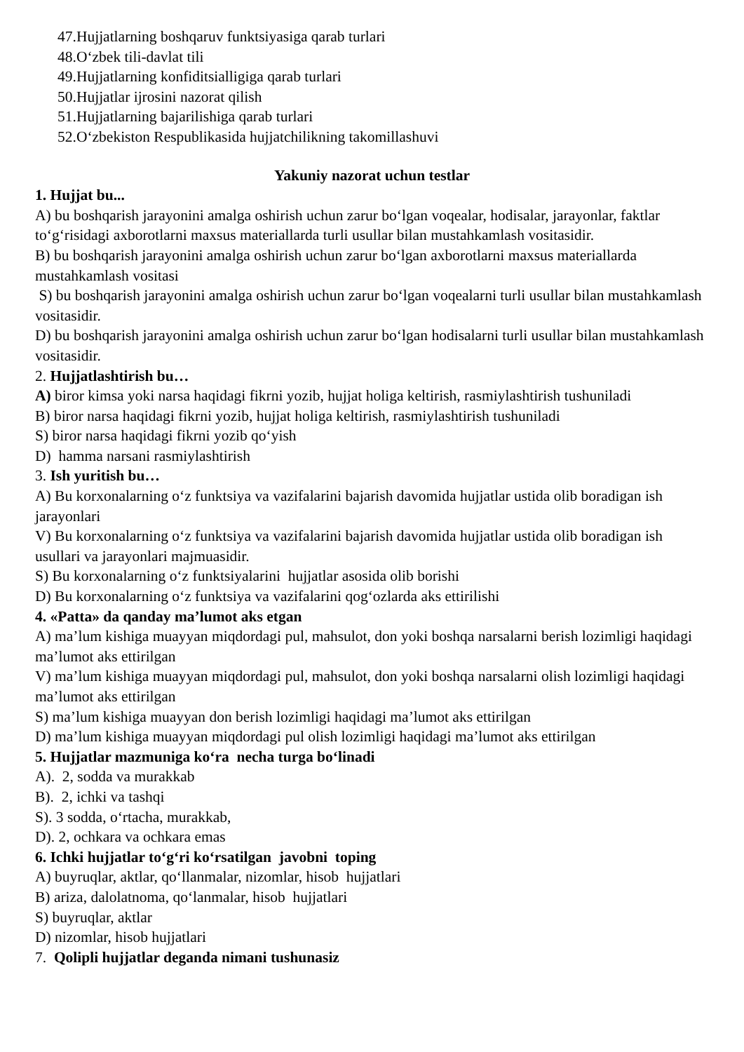47.Hujjatlarning boshqaruv funktsiyasiga qarab turlari
48.O‘zbek tili-davlat tili
49.Hujjatlarning konfiditsialligiga qarab turlari
50.Hujjatlar ijrosini nazorat qilish
51.Hujjatlarning bajarilishiga qarab turlari
52.O‘zbekiston Respublikasida hujjatchilikning takomillashuvi
Yakuniy nazorat uchun testlar
1. Hujjat bu...
A) bu boshqarish jarayonini amalga oshirish uchun zarur bo‘lgan voqealar, hodisalar, jarayonlar, faktlar to‘g‘risidagi axborotlarni maxsus materiallarda turli usullar bilan mustahkamlash vositasidir.
B) bu boshqarish jarayonini amalga oshirish uchun zarur bo‘lgan axborotlarni maxsus materiallarda mustahkamlash vositasi
S) bu boshqarish jarayonini amalga oshirish uchun zarur bo‘lgan voqealarni turli usullar bilan mustahkamlash vositasidir.
D) bu boshqarish jarayonini amalga oshirish uchun zarur bo‘lgan hodisalarni turli usullar bilan mustahkamlash vositasidir.
2. Hujjatlashtirish bu…
A) biror kimsa yoki narsa haqidagi fikrni yozib, hujjat holiga keltirish, rasmiylashtirish tushuniladi
B) biror narsa haqidagi fikrni yozib, hujjat holiga keltirish, rasmiylashtirish tushuniladi
S) biror narsa haqidagi fikrni yozib qo‘yish
D) hamma narsani rasmiylashtirish
3. Ish yuritish bu…
A) Bu korxonalarning o‘z funktsiya va vazifalarini bajarish davomida hujjatlar ustida olib boradigan ish jarayonlari
V) Bu korxonalarning o‘z funktsiya va vazifalarini bajarish davomida hujjatlar ustida olib boradigan ish usullari va jarayonlari majmuasidir.
S) Bu korxonalarning o‘z funktsiyalarini hujjatlar asosida olib borishi
D) Bu korxonalarning o‘z funktsiya va vazifalarini qog‘ozlarda aks ettirilishi
4. «Patta» da qanday ma’lumot aks etgan
A) ma’lum kishiga muayyan miqdordagi pul, mahsulot, don yoki boshqa narsalarni berish lozimligi haqidagi ma’lumot aks ettirilgan
V) ma’lum kishiga muayyan miqdordagi pul, mahsulot, don yoki boshqa narsalarni olish lozimligi haqidagi ma’lumot aks ettirilgan
S) ma’lum kishiga muayyan don berish lozimligi haqidagi ma’lumot aks ettirilgan
D) ma’lum kishiga muayyan miqdordagi pul olish lozimligi haqidagi ma’lumot aks ettirilgan
5. Hujjatlar mazmuniga ko‘ra necha turga bo‘linadi
A). 2, sodda va murakkab
B). 2, ichki va tashqi
S). 3 sodda, o‘rtacha, murakkab,
D). 2, ochkara va ochkara emas
6. Ichki hujjatlar to‘g‘ri ko‘rsatilgan javobni toping
A) buyruqlar, aktlar, qo‘llanmalar, nizomlar, hisob hujjatlari
B) ariza, dalolatnoma, qo‘lanmalar, hisob hujjatlari
S) buyruqlar, aktlar
D) nizomlar, hisob hujjatlari
7. Qolipli hujjatlar deganda nimani tushunasiz